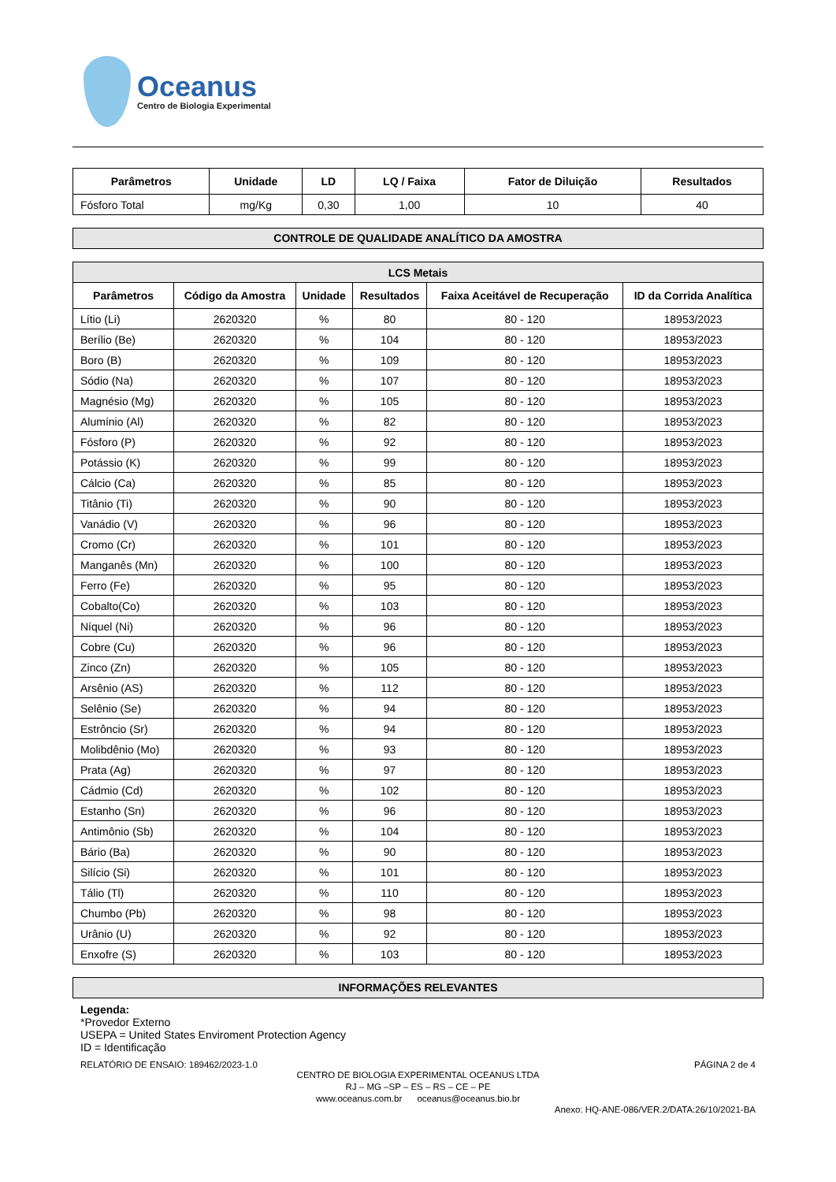Oceanus
Centro de Biologia Experimental
| Parâmetros | Unidade | LD | LQ / Faixa | Fator de Diluição | Resultados |
| --- | --- | --- | --- | --- | --- |
| Fósforo Total | mg/Kg | 0,30 | 1,00 | 10 | 40 |
CONTROLE DE QUALIDADE ANALÍTICO DA AMOSTRA
| LCS Metais | | | | | |
| --- | --- | --- | --- | --- | --- |
| Parâmetros | Código da Amostra | Unidade | Resultados | Faixa Aceitável de Recuperação | ID da Corrida Analítica |
| Lítio (Li) | 2620320 | % | 80 | 80 - 120 | 18953/2023 |
| Berílio (Be) | 2620320 | % | 104 | 80 - 120 | 18953/2023 |
| Boro (B) | 2620320 | % | 109 | 80 - 120 | 18953/2023 |
| Sódio (Na) | 2620320 | % | 107 | 80 - 120 | 18953/2023 |
| Magnésio (Mg) | 2620320 | % | 105 | 80 - 120 | 18953/2023 |
| Alumínio (Al) | 2620320 | % | 82 | 80 - 120 | 18953/2023 |
| Fósforo (P) | 2620320 | % | 92 | 80 - 120 | 18953/2023 |
| Potássio (K) | 2620320 | % | 99 | 80 - 120 | 18953/2023 |
| Cálcio (Ca) | 2620320 | % | 85 | 80 - 120 | 18953/2023 |
| Titânio (Ti) | 2620320 | % | 90 | 80 - 120 | 18953/2023 |
| Vanádio (V) | 2620320 | % | 96 | 80 - 120 | 18953/2023 |
| Cromo (Cr) | 2620320 | % | 101 | 80 - 120 | 18953/2023 |
| Manganês (Mn) | 2620320 | % | 100 | 80 - 120 | 18953/2023 |
| Ferro (Fe) | 2620320 | % | 95 | 80 - 120 | 18953/2023 |
| Cobalto(Co) | 2620320 | % | 103 | 80 - 120 | 18953/2023 |
| Níquel (Ni) | 2620320 | % | 96 | 80 - 120 | 18953/2023 |
| Cobre (Cu) | 2620320 | % | 96 | 80 - 120 | 18953/2023 |
| Zinco (Zn) | 2620320 | % | 105 | 80 - 120 | 18953/2023 |
| Arsênio (AS) | 2620320 | % | 112 | 80 - 120 | 18953/2023 |
| Selênio (Se) | 2620320 | % | 94 | 80 - 120 | 18953/2023 |
| Estrôncio (Sr) | 2620320 | % | 94 | 80 - 120 | 18953/2023 |
| Molibdênio (Mo) | 2620320 | % | 93 | 80 - 120 | 18953/2023 |
| Prata (Ag) | 2620320 | % | 97 | 80 - 120 | 18953/2023 |
| Cádmio (Cd) | 2620320 | % | 102 | 80 - 120 | 18953/2023 |
| Estanho (Sn) | 2620320 | % | 96 | 80 - 120 | 18953/2023 |
| Antimônio (Sb) | 2620320 | % | 104 | 80 - 120 | 18953/2023 |
| Bário (Ba) | 2620320 | % | 90 | 80 - 120 | 18953/2023 |
| Silício (Si) | 2620320 | % | 101 | 80 - 120 | 18953/2023 |
| Tálio (Tl) | 2620320 | % | 110 | 80 - 120 | 18953/2023 |
| Chumbo (Pb) | 2620320 | % | 98 | 80 - 120 | 18953/2023 |
| Urânio (U) | 2620320 | % | 92 | 80 - 120 | 18953/2023 |
| Enxofre (S) | 2620320 | % | 103 | 80 - 120 | 18953/2023 |
INFORMAÇÕES RELEVANTES
Legenda:
*Provedor Externo
USEPA = United States Enviroment Protection Agency
ID = Identificação
RELATÓRIO DE ENSAIO: 189462/2023-1.0 PÁGINA 2 de 4
CENTRO DE BIOLOGIA EXPERIMENTAL OCEANUS LTDA
RJ – MG –SP – ES – RS – CE – PE
www.oceanus.com.br oceanus@oceanus.bio.br
Anexo: HQ-ANE-086/VER.2/DATA:26/10/2021-BA